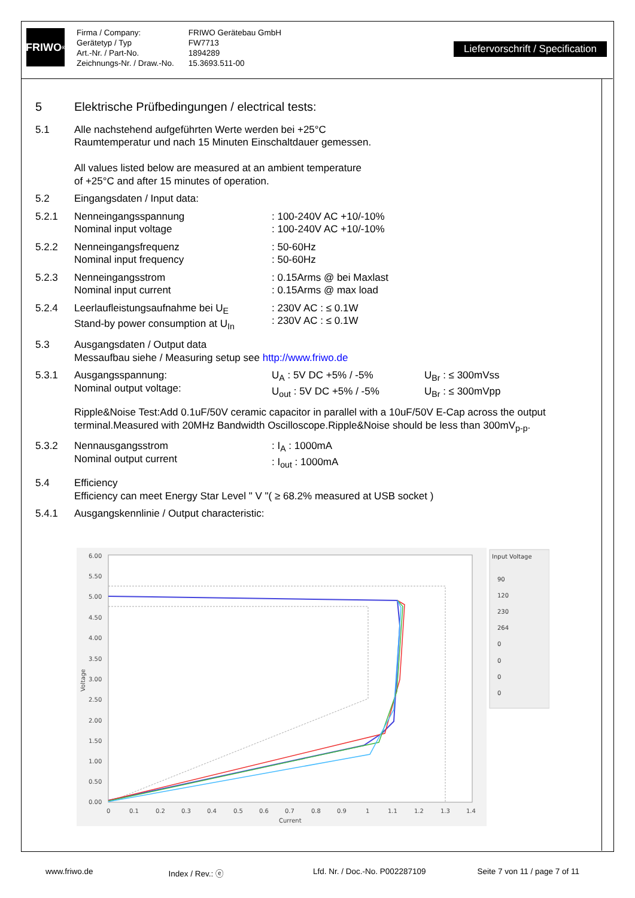FRIWO<sup>®</sup>
Firma / Company:
Gerätetyp / Typ
Art.-Nr. / Part-No.
Zeichnungs-Nr. / Draw.-No.
FRIWO Gerätebau GmbH
FW7713
1894289
15.3693.511-00
Liefervorschrift / Specification
5 Elektrische Prüfbedingungen / electrical tests:
5.1 Alle nachstehend aufgeführten Werte werden bei +25°C
Raumtemperatur und nach 15 Minuten Einschaltdauer gemessen.
All values listed below are measured at an ambient temperature
of +25°C and after 15 minutes of operation.
5.2 Eingangsdaten / Input data:
5.2.1 Nenneingangsspannung
Nominal input voltage
: 100-240V AC +10/-10%
: 100-240V AC +10/-10%
5.2.2 Nenneingangsfrequenz
Nominal input frequency
: 50-60Hz
: 50-60Hz
5.2.3 Nenneingangsstrom
Nominal input current
: 0.15Arms @ bei Maxlast
: 0.15Arms @ max load
5.2.4 Leerlaufleistungsaufnahme bei U<sub>E</sub>
Stand-by power consumption at U<sub>In</sub>
: 230V AC : ≤ 0.1W
: 230V AC : ≤ 0.1W
5.3 Ausgangsdaten / Output data
Messaufbau siehe / Measuring setup see http://www.friwo.de
5.3.1 Ausgangsspannung:
Nominal output voltage:
U<sub>A</sub> : 5V DC +5% / -5%
U<sub>out</sub> : 5V DC +5% / -5%
U<sub>Br</sub> : ≤ 300mVss
U<sub>Br</sub> : ≤ 300mVpp
Ripple&Noise Test:Add 0.1uF/50V ceramic capacitor in parallel with a 10uF/50V E-Cap across the output terminal.Measured with 20MHz Bandwidth Oscilloscope.Ripple&Noise should be less than 300mV<sub>p-p</sub>.
5.3.2 Nennausgangsstrom
Nominal output current
: I<sub>A</sub> : 1000mA
: I<sub>out</sub> : 1000mA
5.4 Efficiency
Efficiency can meet Energy Star Level " V "( ≥ 68.2% measured at USB socket )
5.4.1 Ausgangskennlinie / Output characteristic:
6.00
5.50
5.00
4.50
4.00
3.50
3.00
2.50
2.00
1.50
1.00
0.50
0.00
0
0.1
0.2
0.3
0.4
0.5
0.6
0.7
0.8
0.9
1
1.1
1.2
1.3
1.4
Current
Voltage
Input Voltage
90
120
230
264
0
0
0
0
www.friwo.de Index / Rev.: ⓔ Lfd. Nr. / Doc.-No. P002287109 Seite 7 von 11 / page 7 of 11